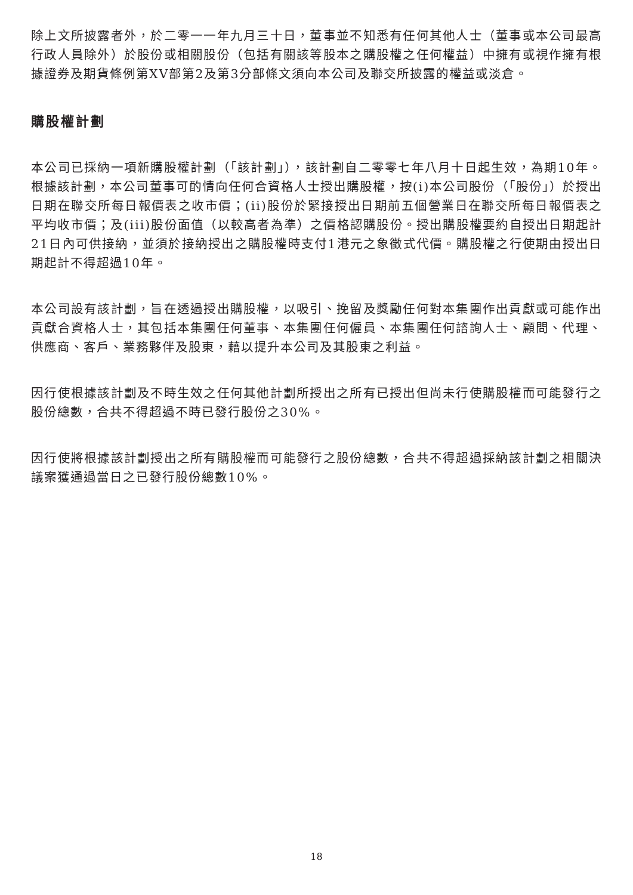除上文所披露者外，於二零一一年九月三十日，董事並不知悉有任何其他人士（董事或本公司最高行政人員除外）於股份或相關股份（包括有關該等股本之購股權之任何權益）中擁有或視作擁有根據證券及期貨條例第XV部第2及第3分部條文須向本公司及聯交所披露的權益或淡倉。
購股權計劃
本公司已採納一項新購股權計劃（「該計劃」），該計劃自二零零七年八月十日起生效，為期10年。根據該計劃，本公司董事可酌情向任何合資格人士授出購股權，按(i)本公司股份（「股份」）於授出日期在聯交所每日報價表之收市價；(ii)股份於緊接授出日期前五個營業日在聯交所每日報價表之平均收市價；及(iii)股份面值（以較高者為準）之價格認購股份。授出購股權要約自授出日期起計21日內可供接納，並須於接納授出之購股權時支付1港元之象徵式代價。購股權之行使期由授出日期起計不得超過10年。
本公司設有該計劃，旨在透過授出購股權，以吸引、挽留及獎勵任何對本集團作出貢獻或可能作出貢獻合資格人士，其包括本集團任何董事、本集團任何僱員、本集團任何諮詢人士、顧問、代理、供應商、客戶、業務夥伴及股東，藉以提升本公司及其股東之利益。
因行使根據該計劃及不時生效之任何其他計劃所授出之所有已授出但尚未行使購股權而可能發行之股份總數，合共不得超過不時已發行股份之30%。
因行使將根據該計劃授出之所有購股權而可能發行之股份總數，合共不得超過採納該計劃之相關決議案獲通過當日之已發行股份總數10%。
18